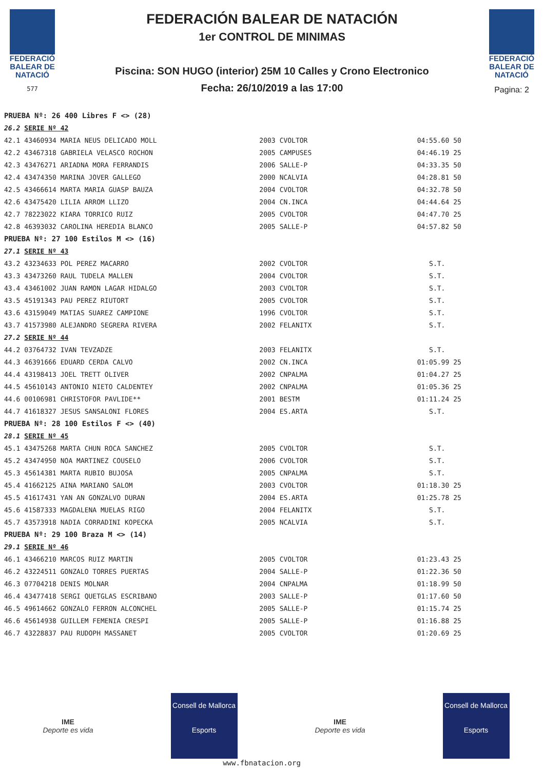FEDERACIÓ
BALEAR DE
NATACIÓ
577
FEDERACIÓN BALEAR DE NATACIÓN
1er CONTROL DE MINIMAS
Piscina: SON HUGO (interior) 25M 10 Calles y Crono Electronico
Fecha: 26/10/2019 a las 17:00
FEDERACIÓ
BALEAR DE
NATACIÓ
Pagina: 2
| PRUEBA Nº: 26 400 Libres F <> (28) | | | | | |
| 26.2 | SERIE Nº 42 | | | | |
| 42.1 | 43460934 MARIA NEUS DELICADO MOLL | 2003 | CVOLTOR | 04:55.60 | 50 |
| 42.2 | 43467318 GABRIELA VELASCO ROCHON | 2005 | CAMPUSES | 04:46.19 | 25 |
| 42.3 | 43476271 ARIADNA MORA FERRANDIS | 2006 | SALLE-P | 04:33.35 | 50 |
| 42.4 | 43474350 MARINA JOVER GALLEGO | 2000 | NCALVIA | 04:28.81 | 50 |
| 42.5 | 43466614 MARTA MARIA GUASP BAUZA | 2004 | CVOLTOR | 04:32.78 | 50 |
| 42.6 | 43475420 LILIA ARROM LLIZO | 2004 | CN.INCA | 04:44.64 | 25 |
| 42.7 | 78223022 KIARA TORRICO RUIZ | 2005 | CVOLTOR | 04:47.70 | 25 |
| 42.8 | 46393032 CAROLINA HEREDIA BLANCO | 2005 | SALLE-P | 04:57.82 | 50 |
| PRUEBA Nº: 27 100 Estilos M <> (16) | | | | | |
| 27.1 | SERIE Nº 43 | | | | |
| 43.2 | 43234633 POL PEREZ MACARRO | 2002 | CVOLTOR | S.T. | |
| 43.3 | 43473260 RAUL TUDELA MALLEN | 2004 | CVOLTOR | S.T. | |
| 43.4 | 43461002 JUAN RAMON LAGAR HIDALGO | 2003 | CVOLTOR | S.T. | |
| 43.5 | 45191343 PAU PEREZ RIUTORT | 2005 | CVOLTOR | S.T. | |
| 43.6 | 43159049 MATIAS SUAREZ CAMPIONE | 1996 | CVOLTOR | S.T. | |
| 43.7 | 41573980 ALEJANDRO SEGRERA RIVERA | 2002 | FELANITX | S.T. | |
| 27.2 | SERIE Nº 44 | | | | |
| 44.2 | 03764732 IVAN TEVZADZE | 2003 | FELANITX | S.T. | |
| 44.3 | 46391666 EDUARD CERDA CALVO | 2002 | CN.INCA | 01:05.99 | 25 |
| 44.4 | 43198413 JOEL TRETT OLIVER | 2002 | CNPALMA | 01:04.27 | 25 |
| 44.5 | 45610143 ANTONIO NIETO CALDENTEY | 2002 | CNPALMA | 01:05.36 | 25 |
| 44.6 | 00106981 CHRISTOFOR PAVLIDE** | 2001 | BESTM | 01:11.24 | 25 |
| 44.7 | 41618327 JESUS SANSALONI FLORES | 2004 | ES.ARTA | S.T. | |
| PRUEBA Nº: 28 100 Estilos F <> (40) | | | | | |
| 28.1 | SERIE Nº 45 | | | | |
| 45.1 | 43475268 MARTA CHUN ROCA SANCHEZ | 2005 | CVOLTOR | S.T. | |
| 45.2 | 43474950 NOA MARTINEZ COUSELO | 2006 | CVOLTOR | S.T. | |
| 45.3 | 45614381 MARTA RUBIO BUJOSA | 2005 | CNPALMA | S.T. | |
| 45.4 | 41662125 AINA MARIANO SALOM | 2003 | CVOLTOR | 01:18.30 | 25 |
| 45.5 | 41617431 YAN AN GONZALVO DURAN | 2004 | ES.ARTA | 01:25.78 | 25 |
| 45.6 | 41587333 MAGDALENA MUELAS RIGO | 2004 | FELANITX | S.T. | |
| 45.7 | 43573918 NADIA CORRADINI KOPECKA | 2005 | NCALVIA | S.T. | |
| PRUEBA Nº: 29 100 Braza M <> (14) | | | | | |
| 29.1 | SERIE Nº 46 | | | | |
| 46.1 | 43466210 MARCOS RUIZ MARTIN | 2005 | CVOLTOR | 01:23.43 | 25 |
| 46.2 | 43224511 GONZALO TORRES PUERTAS | 2004 | SALLE-P | 01:22.36 | 50 |
| 46.3 | 07704218 DENIS MOLNAR | 2004 | CNPALMA | 01:18.99 | 50 |
| 46.4 | 43477418 SERGI QUETGLAS ESCRIBANO | 2003 | SALLE-P | 01:17.60 | 50 |
| 46.5 | 49614662 GONZALO FERRON ALCONCHEL | 2005 | SALLE-P | 01:15.74 | 25 |
| 46.6 | 45614938 GUILLEM FEMENIA CRESPI | 2005 | SALLE-P | 01:16.88 | 25 |
| 46.7 | 43228837 PAU RUDOPH MASSANET | 2005 | CVOLTOR | 01:20.69 | 25 |
IME
Deporte es vida
Consell de Mallorca
Esports
IME
Deporte es vida
Consell de Mallorca
Esports
www.fbnatacion.org